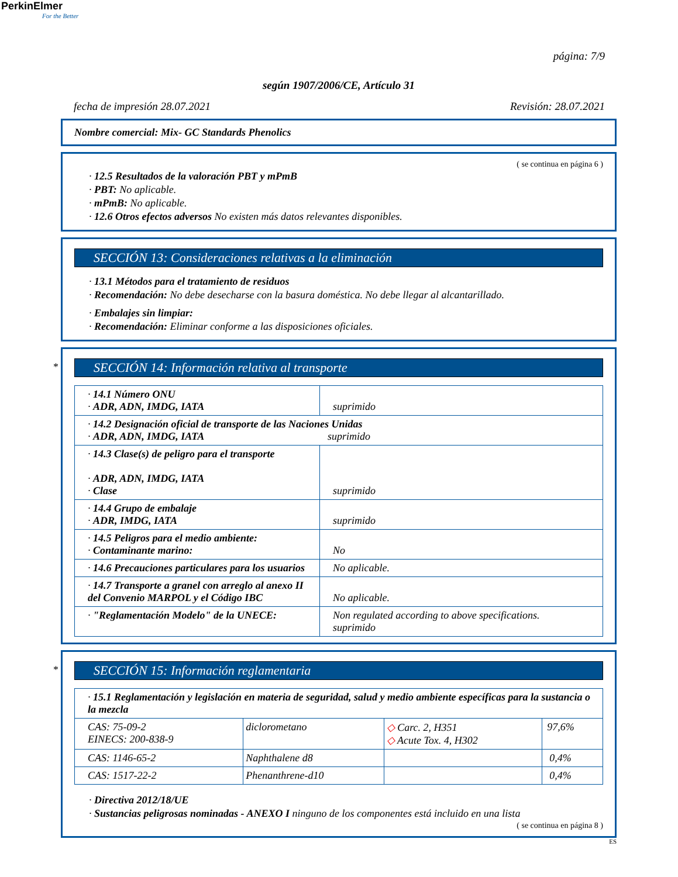PerkinElmer
For the Better
página: 7/9
según 1907/2006/CE, Artículo 31
fecha de impresión 28.07.2021 Revisión: 28.07.2021
Nombre comercial: Mix- GC Standards Phenolics
( se continua en página 6 )
· 12.5 Resultados de la valoración PBT y mPmB
· PBT: No aplicable.
· mPmB: No aplicable.
· 12.6 Otros efectos adversos No existen más datos relevantes disponibles.
SECCIÓN 13: Consideraciones relativas a la eliminación
· 13.1 Métodos para el tratamiento de residuos
· Recomendación: No debe desecharse con la basura doméstica. No debe llegar al alcantarillado.
· Embalajes sin limpiar:
· Recomendación: Eliminar conforme a las disposiciones oficiales.
*
SECCIÓN 14: Información relativa al transporte
| · 14.1 Número ONU · ADR, ADN, IMDG, IATA | suprimido |
| · 14.2 Designación oficial de transporte de las Naciones Unidas · ADR, ADN, IMDG, IATA suprimido | |
| · 14.3 Clase(s) de peligro para el transporte · ADR, ADN, IMDG, IATA · Clase | suprimido |
| · 14.4 Grupo de embalaje · ADR, IMDG, IATA | suprimido |
| · 14.5 Peligros para el medio ambiente: · Contaminante marino: | No |
| · 14.6 Precauciones particulares para los usuarios | No aplicable. |
| · 14.7 Transporte a granel con arreglo al anexo II del Convenio MARPOL y el Código IBC | No aplicable. |
| · "Reglamentación Modelo" de la UNECE: | Non regulated according to above specifications. suprimido |
*
SECCIÓN 15: Información reglamentaria
| · 15.1 Reglamentación y legislación en materia de seguridad, salud y medio ambiente específicas para la sustancia o la mezcla | | | |
| CAS: 75-09-2 EINECS: 200-838-9 | diclorometano | ◇ Carc. 2, H351 ◇ Acute Tox. 4, H302 | 97,6% |
| CAS: 1146-65-2 | Naphthalene d8 | | 0,4% |
| CAS: 1517-22-2 | Phenanthrene-d10 | | 0,4% |
· Directiva 2012/18/UE
· Sustancias peligrosas nominadas - ANEXO I ninguno de los componentes está incluido en una lista
( se continua en página 8 )
ES